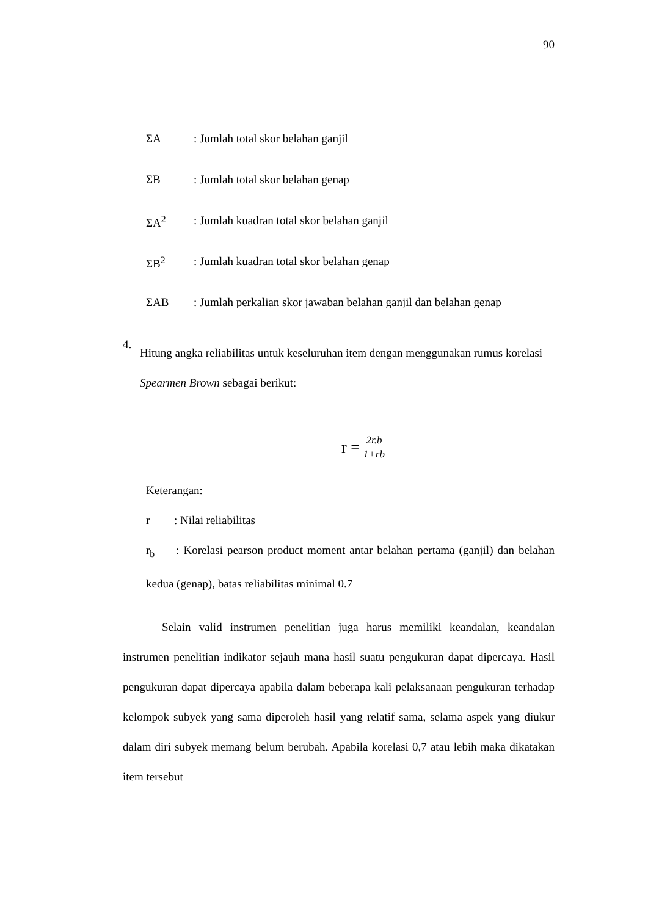90
ΣA: Jumlah total skor belahan ganjil
ΣB: Jumlah total skor belahan genap
ΣA<sup>2</sup>: Jumlah kuadran total skor belahan ganjil
ΣB<sup>2</sup>: Jumlah kuadran total skor belahan genap
ΣAB: Jumlah perkalian skor jawaban belahan ganjil dan belahan genap
4.
Hitung angka reliabilitas untuk keseluruhan item dengan menggunakan rumus korelasi Spearmen Brown sebagai berikut:
r = 2r.b 1+rb
Keterangan:
r: Nilai reliabilitas
r<sub>b</sub> : Korelasi pearson product moment antar belahan pertama (ganjil) dan belahan kedua (genap), batas reliabilitas minimal 0.7
Selain valid instrumen penelitian juga harus memiliki keandalan, keandalan instrumen penelitian indikator sejauh mana hasil suatu pengukuran dapat dipercaya. Hasil pengukuran dapat dipercaya apabila dalam beberapa kali pelaksanaan pengukuran terhadap kelompok subyek yang sama diperoleh hasil yang relatif sama, selama aspek yang diukur dalam diri subyek memang belum berubah. Apabila korelasi 0,7 atau lebih maka dikatakan item tersebut